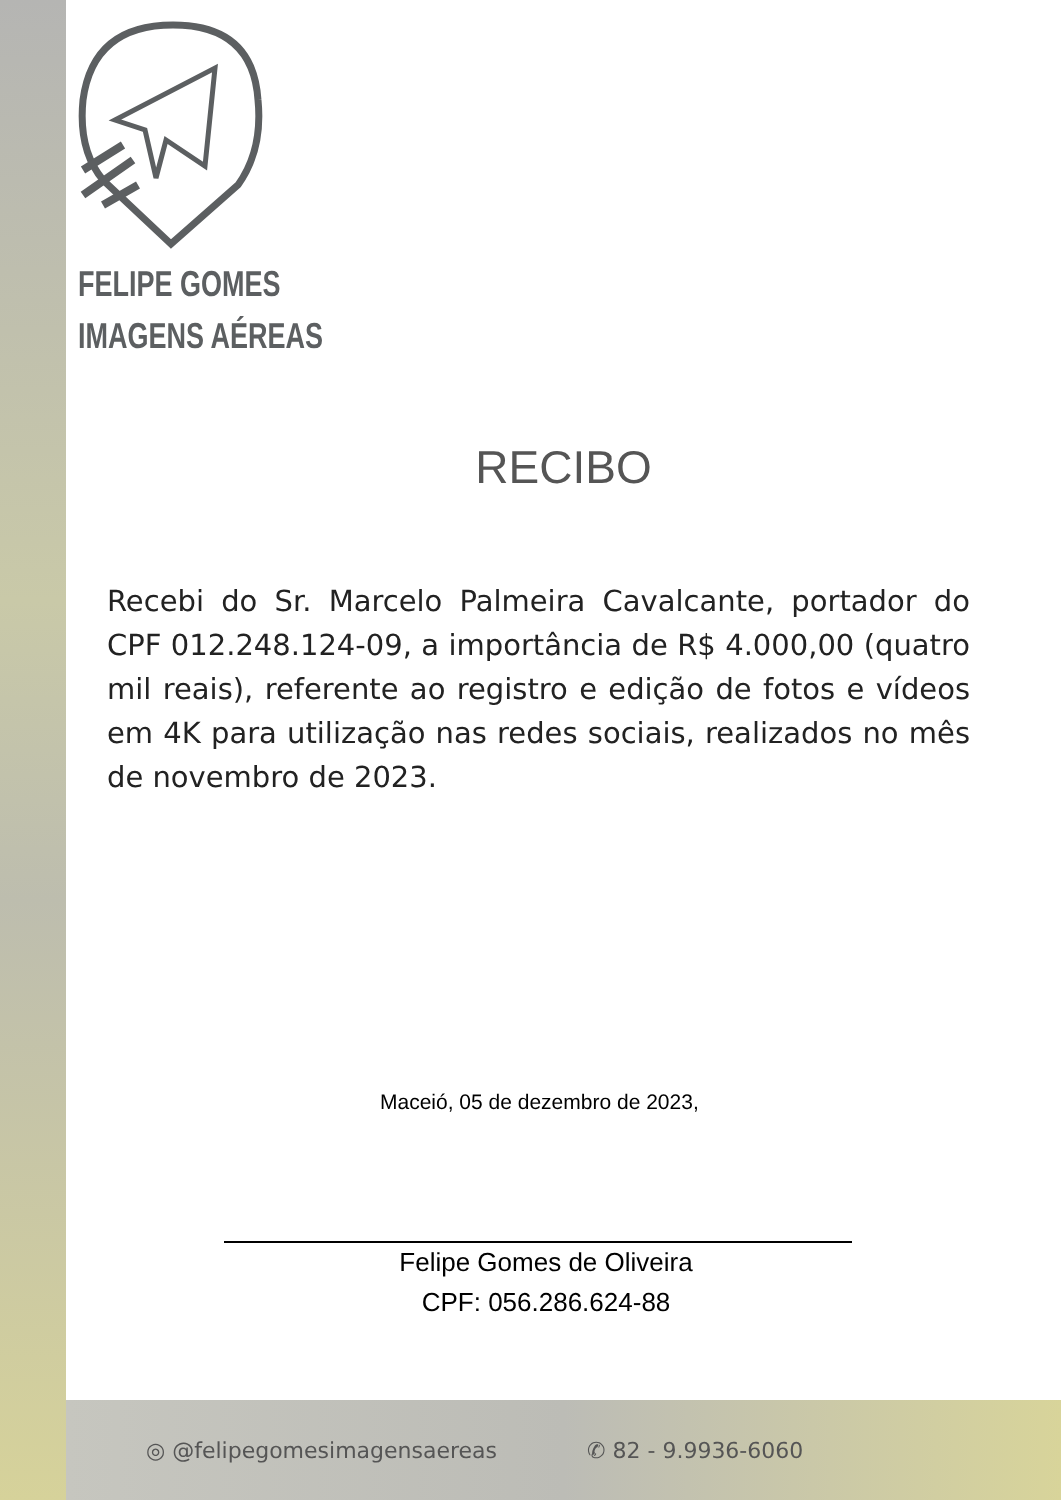FELIPE GOMES
IMAGENS AÉREAS
RECIBO
Recebi do Sr. Marcelo Palmeira Cavalcante, portador do CPF 012.248.124-09, a importância de R$ 4.000,00 (quatro mil reais), referente ao registro e edição de fotos e vídeos em 4K para utilização nas redes sociais, realizados no mês de novembro de 2023.
Maceió, 05 de dezembro de 2023,
Felipe Gomes de Oliveira
CPF: 056.286.624-88
◎ @felipegomesimagensaereas ✆ 82 - 9.9936-6060